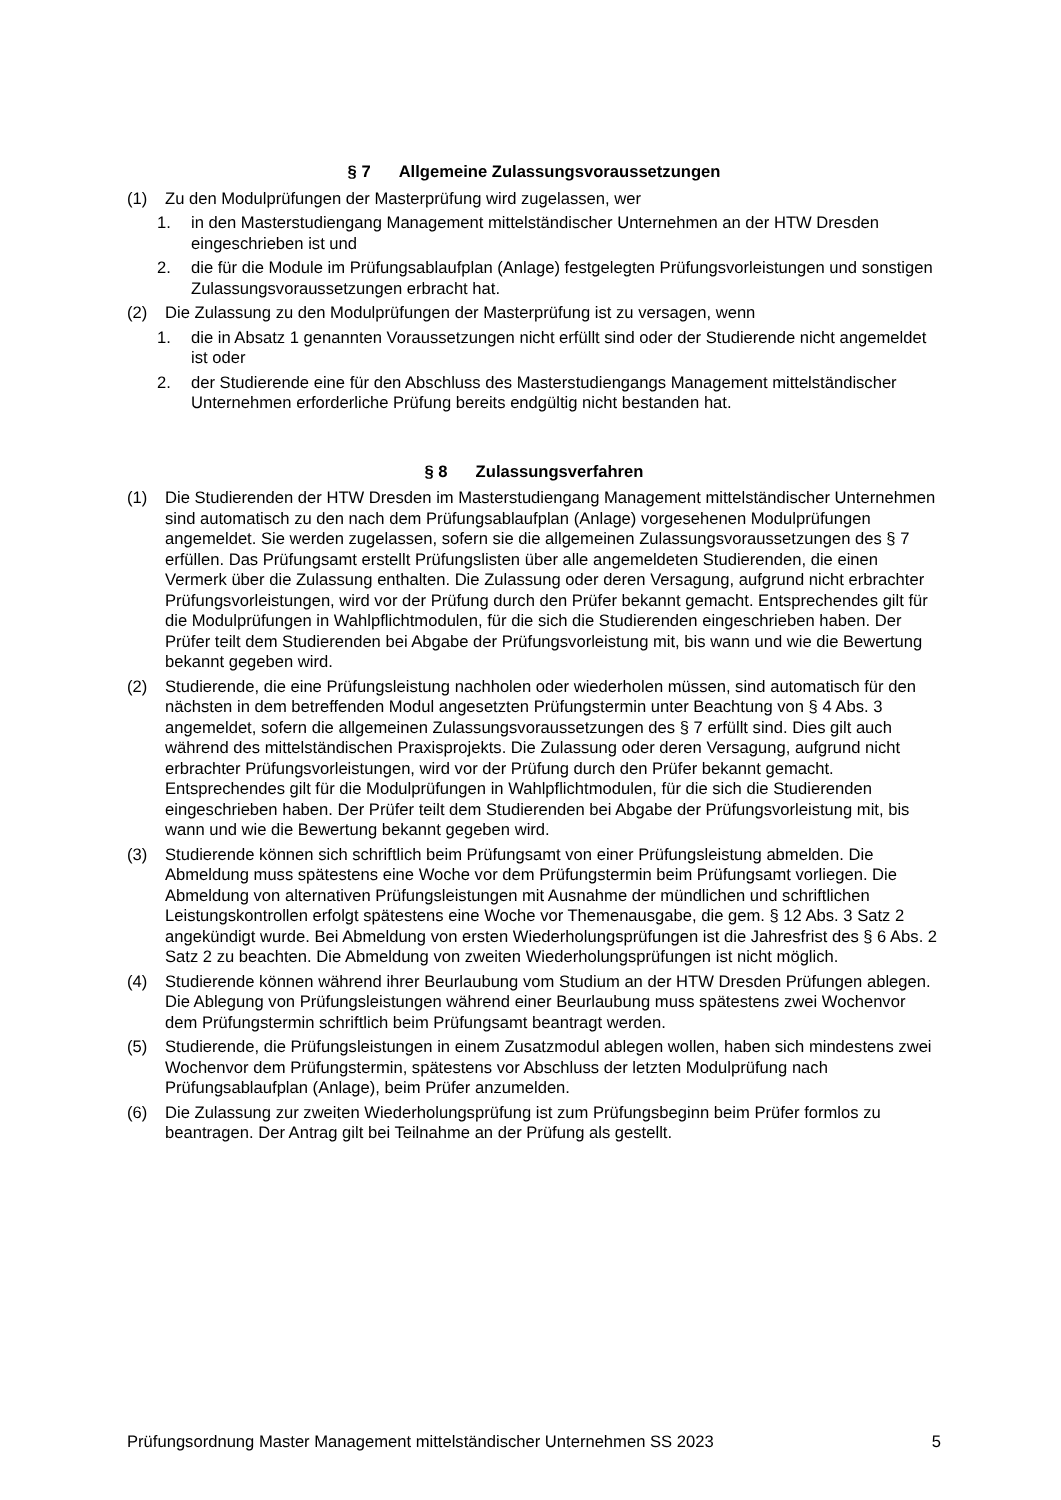§ 7 Allgemeine Zulassungsvoraussetzungen
(1) Zu den Modulprüfungen der Masterprüfung wird zugelassen, wer
1. in den Masterstudiengang Management mittelständischer Unternehmen an der HTW Dresden eingeschrieben ist und
2. die für die Module im Prüfungsablaufplan (Anlage) festgelegten Prüfungsvorleistungen und sonstigen Zulassungsvoraussetzungen erbracht hat.
(2) Die Zulassung zu den Modulprüfungen der Masterprüfung ist zu versagen, wenn
1. die in Absatz 1 genannten Voraussetzungen nicht erfüllt sind oder der Studierende nicht angemeldet ist oder
2. der Studierende eine für den Abschluss des Masterstudiengangs Management mittelständischer Unternehmen erforderliche Prüfung bereits endgültig nicht bestanden hat.
§ 8 Zulassungsverfahren
(1) Die Studierenden der HTW Dresden im Masterstudiengang Management mittelständischer Unternehmen sind automatisch zu den nach dem Prüfungsablaufplan (Anlage) vorgesehenen Modulprüfungen angemeldet. Sie werden zugelassen, sofern sie die allgemeinen Zulassungsvoraussetzungen des § 7 erfüllen. Das Prüfungsamt erstellt Prüfungslisten über alle angemeldeten Studierenden, die einen Vermerk über die Zulassung enthalten. Die Zulassung oder deren Versagung, aufgrund nicht erbrachter Prüfungsvorleistungen, wird vor der Prüfung durch den Prüfer bekannt gemacht. Entsprechendes gilt für die Modulprüfungen in Wahlpflichtmodulen, für die sich die Studierenden eingeschrieben haben. Der Prüfer teilt dem Studierenden bei Abgabe der Prüfungsvorleistung mit, bis wann und wie die Bewertung bekannt gegeben wird.
(2) Studierende, die eine Prüfungsleistung nachholen oder wiederholen müssen, sind automatisch für den nächsten in dem betreffenden Modul angesetzten Prüfungstermin unter Beachtung von § 4 Abs. 3 angemeldet, sofern die allgemeinen Zulassungsvoraussetzungen des § 7 erfüllt sind. Dies gilt auch während des mittelständischen Praxisprojekts. Die Zulassung oder deren Versagung, aufgrund nicht erbrachter Prüfungsvorleistungen, wird vor der Prüfung durch den Prüfer bekannt gemacht. Entsprechendes gilt für die Modulprüfungen in Wahlpflichtmodulen, für die sich die Studierenden eingeschrieben haben. Der Prüfer teilt dem Studierenden bei Abgabe der Prüfungsvorleistung mit, bis wann und wie die Bewertung bekannt gegeben wird.
(3) Studierende können sich schriftlich beim Prüfungsamt von einer Prüfungsleistung abmelden. Die Abmeldung muss spätestens eine Woche vor dem Prüfungstermin beim Prüfungsamt vorliegen. Die Abmeldung von alternativen Prüfungsleistungen mit Ausnahme der mündlichen und schriftlichen Leistungskontrollen erfolgt spätestens eine Woche vor Themenausgabe, die gem. § 12 Abs. 3 Satz 2 angekündigt wurde. Bei Abmeldung von ersten Wiederholungsprüfungen ist die Jahresfrist des § 6 Abs. 2 Satz 2 zu beachten. Die Abmeldung von zweiten Wiederholungsprüfungen ist nicht möglich.
(4) Studierende können während ihrer Beurlaubung vom Studium an der HTW Dresden Prüfungen ablegen. Die Ablegung von Prüfungsleistungen während einer Beurlaubung muss spätestens zwei Wochenvor dem Prüfungstermin schriftlich beim Prüfungsamt beantragt werden.
(5) Studierende, die Prüfungsleistungen in einem Zusatzmodul ablegen wollen, haben sich mindestens zwei Wochenvor dem Prüfungstermin, spätestens vor Abschluss der letzten Modulprüfung nach Prüfungsablaufplan (Anlage), beim Prüfer anzumelden.
(6) Die Zulassung zur zweiten Wiederholungsprüfung ist zum Prüfungsbeginn beim Prüfer formlos zu beantragen. Der Antrag gilt bei Teilnahme an der Prüfung als gestellt.
Prüfungsordnung Master Management mittelständischer Unternehmen SS 2023 5